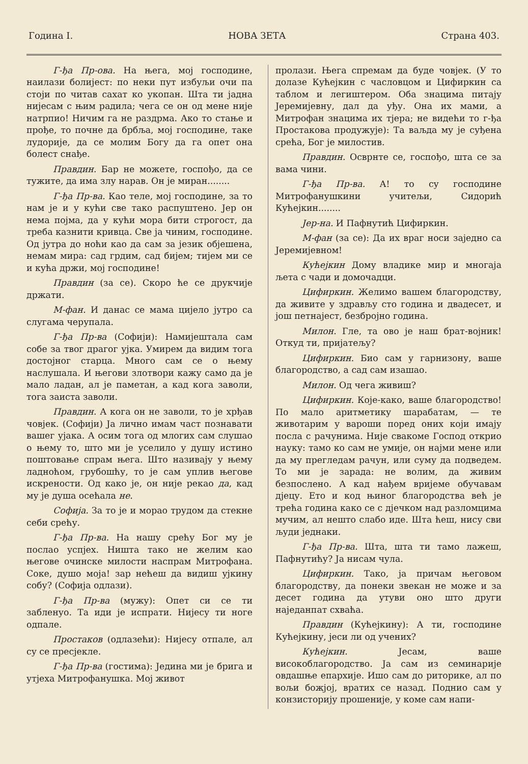Година I. НОВА ЗЕТА Страна 403.
Г-ђа Пр-ова. На њега, мој господине, наилази болијест: по неки пут избуљи очи па стоји по читав сахат ко укопан. Шта ти јадна нијесам с њим радила; чега се он од мене није натрпио! Ничим га не раздрма. Ако то стање и прође, то почне да брбља, мој господине, таке лудорије, да се молим Богу да га опет она болест снађе.
Правдин. Бар не можете, госпођо, да се тужите, да има злу нарав. Он је миран........
Г-ђа Пр-ва. Као теле, мој господине, за то нам је и у кући све тако распуштено. Јер он нема појма, да у кући мора бити строгост, да треба казнити кривца. Све ја чиним, господине. Од јутра до ноћи као да сам за језик објешена, немам мира: сад грдим, сад бијем; тијем ми се и кућа држи, мој господине!
Правдин (за се). Скоро ће се друкчије држати.
М-фан. И данас се мама цијело јутро са слугама черупала.
Г-ђа Пр-ва (Софији): Намијештала сам собе за твог драгог ујка. Умирем да видим тога достојног старца. Много сам се о њему наслушала. И његови злотвори кажу само да је мало ладан, ал је паметан, а кад кога заволи, тога заиста заволи.
Правдин. А кога он не заволи, то је хрђав човјек. (Софији) Ја лично имам част познавати вашег ујака. А осим тога од млогих сам слушао о њему то, што ми је уселило у душу истино поштовање спрам њега. Што називају у њему ладноћом, грубошћу, то је сам уплив његове искрености. Од како је, он није рекао да, кад му је душа осећала не.
Софија. За то је и морао трудом да стекне себи срећу.
Г-ђа Пр-ва. На нашу срећу Бог му је послао успјех. Ништа тако не желим као његове очинске милости наспрам Митрофана. Соке, душо моја! зар нећеш да видиш ујкину собу? (Софија одлази).
Г-ђа Пр-ва (мужу): Опет си се ти забленуо. Та иди је испрати. Нијесу ти ноге одпале.
Простаков (одлазећи): Нијесу отпале, ал су се пресјекле.
Г-ђа Пр-ва (гостима): Једина ми је брига и утјеха Митрофанушка. Мој живот
пролази. Њега спремам да буде човјек. (У то долазе Кућејкин с часловцом и Цифиркин са таблом и легиштером. Оба знацима питају Јеремијевну, дал да уђу. Она их мами, а Митрофан знацима их тјера; не видећи то г-ђа Простакова продужује): Та ваљда му је суђена срећа, Бог је милостив.
Правдин. Осврнте се, госпођо, шта се за вама чини.
Г-ђа Пр-ва. А! то су господине Митрофанушкини учитељи, Сидорић Кућејкин........
Јер-на. И Пафнутић Цифиркин.
М-фан (за се): Да их враг носи заједно са Јеремијевном!
Кућејкин Дому владике мир и многаја љета с чади и домочадци.
Цифиркин. Желимо вашем благородству, да живите у здрављу сто година и двадесет, и још петнајест, безбројно година.
Милон. Гле, та ово је наш брат-војник! Откуд ти, пријатељу?
Цифиркин. Био сам у гарнизону, ваше благородство, а сад сам изашао.
Милон. Од чега живиш?
Цифиркин. Које-како, ваше благородство! По мало аритметику шарабатам, — те животарим у вароши поред оних који имају посла с рачунима. Није свакоме Господ открио науку: тамо ко сам не умије, он најми мене или да му прегледам рачун, или суму да подведем. То ми је зарада: не волим, да живим безпослено. А кад нађем вријеме обучавам дјецу. Ето и код њиног благородства већ је трећа година како се с дјечком над разломцима мучим, ал нешто слабо иде. Шта ћеш, нису сви људи једнаки.
Г-ђа Пр-ва. Шта, шта ти тамо лажеш, Пафнутићу? Ја нисам чула.
Цифиркин. Тако, ја причам његовом благородству, да понеки звекан не може и за десет година да утуви оно што други наједанпат схваћа.
Правдин (Кућејкину): А ти, господине Кућејкину, јеси ли од учених?
Кућејкин. Јесам, ваше високоблагородство. Ја сам из семинарије овдашње епархије. Ишо сам до риторике, ал по вољи божјој, вратих се назад. Поднио сам у конзисторију прошеније, у коме сам напи-